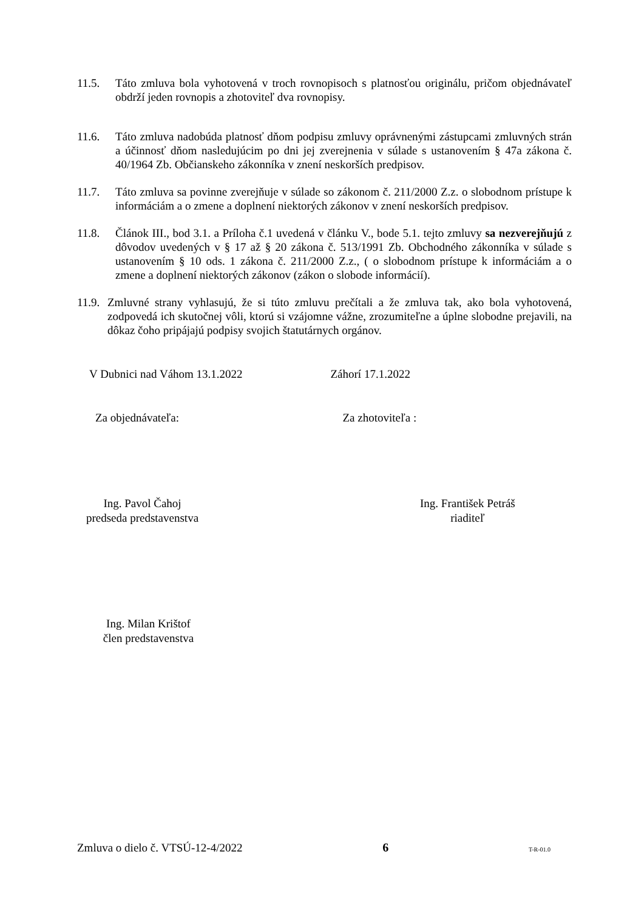11.5. Táto zmluva bola vyhotovená v troch rovnopisoch s platnosťou originálu, pričom objednávateľ obdrží jeden rovnopis a zhotoviteľ dva rovnopisy.
11.6. Táto zmluva nadobúda platnosť dňom podpisu zmluvy oprávnenými zástupcami zmluvných strán a účinnosť dňom nasledujúcim po dni jej zverejnenia v súlade s ustanovením § 47a zákona č. 40/1964 Zb. Občianskeho zákonníka v znení neskorších predpisov.
11.7. Táto zmluva sa povinne zverejňuje v súlade so zákonom č. 211/2000 Z.z. o slobodnom prístupe k informáciám a o zmene a doplnení niektorých zákonov v znení neskorších predpisov.
11.8. Článok III., bod 3.1. a Príloha č.1 uvedená v článku V., bode 5.1. tejto zmluvy sa nezverejňujú z dôvodov uvedených v § 17 až § 20 zákona č. 513/1991 Zb. Obchodného zákonníka v súlade s ustanovením § 10 ods. 1 zákona č. 211/2000 Z.z., ( o slobodnom prístupe k informáciám a o zmene a doplnení niektorých zákonov (zákon o slobode informácií).
11.9.
Zmluvné strany vyhlasujú, že si túto zmluvu prečítali a že zmluva tak, ako bola vyhotovená, zodpovedá ich skutočnej vôli, ktorú si vzájomne vážne, zrozumiteľne a úplne slobodne prejavili, na dôkaz čoho pripájajú podpisy svojich štatutárnych orgánov.
V Dubnici nad Váhom 13.1.2022 Záhorí 17.1.2022
Za objednávateľa: Za zhotoviteľa :
Ing. Pavol Čahoj
predseda predstavenstva
Ing. František Petráš
riaditeľ
Ing. Milan Krištof
člen predstavenstva
Zmluva o dielo č. VTSÚ-12-4/2022 6 T-R-01.0